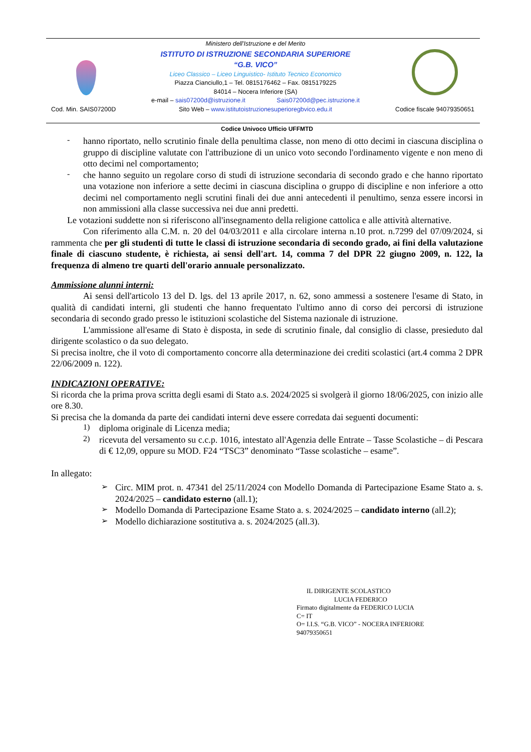Cod. Min. SAIS07200D
Ministero dell'Istruzione e del Merito
ISTITUTO DI ISTRUZIONE SECONDARIA SUPERIORE
“G.B. VICO”
Liceo Classico – Liceo Linguistico- Istituto Tecnico Economico
Piazza Cianciullo,1 – Tel. 0815176462 – Fax. 0815179225
84014 – Nocera Inferiore (SA)
e-mail – sais07200d@istruzione.it Sais07200d@pec.istruzione.it
Sito Web – www.istitutoistruzionesuperioregbvico.edu.it
Codice fiscale 94079350651
Codice Univoco Ufficio UFFMTD
-
hanno riportato, nello scrutinio finale della penultima classe, non meno di otto decimi in ciascuna disciplina o gruppo di discipline valutate con l'attribuzione di un unico voto secondo l'ordinamento vigente e non meno di otto decimi nel comportamento;
-
che hanno seguito un regolare corso di studi di istruzione secondaria di secondo grado e che hanno riportato una votazione non inferiore a sette decimi in ciascuna disciplina o gruppo di discipline e non inferiore a otto decimi nel comportamento negli scrutini finali dei due anni antecedenti il penultimo, senza essere incorsi in non ammissioni alla classe successiva nei due anni predetti.
Le votazioni suddette non si riferiscono all'insegnamento della religione cattolica e alle attività alternative.
Con riferimento alla C.M. n. 20 del 04/03/2011 e alla circolare interna n.10 prot. n.7299 del 07/09/2024, si rammenta che per gli studenti di tutte le classi di istruzione secondaria di secondo grado, ai fini della valutazione finale di ciascuno studente, è richiesta, ai sensi dell'art. 14, comma 7 del DPR 22 giugno 2009, n. 122, la frequenza di almeno tre quarti dell'orario annuale personalizzato.
Ammissione alunni interni:
Ai sensi dell'articolo 13 del D. lgs. del 13 aprile 2017, n. 62, sono ammessi a sostenere l'esame di Stato, in qualità di candidati interni, gli studenti che hanno frequentato l'ultimo anno di corso dei percorsi di istruzione secondaria di secondo grado presso le istituzioni scolastiche del Sistema nazionale di istruzione.
L'ammissione all'esame di Stato è disposta, in sede di scrutinio finale, dal consiglio di classe, presieduto dal dirigente scolastico o da suo delegato.
Si precisa inoltre, che il voto di comportamento concorre alla determinazione dei crediti scolastici (art.4 comma 2 DPR 22/06/2009 n. 122).
INDICAZIONI OPERATIVE:
Si ricorda che la prima prova scritta degli esami di Stato a.s. 2024/2025 si svolgerà il giorno 18/06/2025, con inizio alle ore 8.30.
Si precisa che la domanda da parte dei candidati interni deve essere corredata dai seguenti documenti:
1)
diploma originale di Licenza media;
2)
ricevuta del versamento su c.c.p. 1016, intestato all'Agenzia delle Entrate – Tasse Scolastiche – di Pescara di € 12,09, oppure su MOD. F24 “TSC3” denominato “Tasse scolastiche – esame”.
In allegato:
➢
Circ. MIM prot. n. 47341 del 25/11/2024 con Modello Domanda di Partecipazione Esame Stato a. s. 2024/2025 – candidato esterno (all.1);
➢
Modello Domanda di Partecipazione Esame Stato a. s. 2024/2025 – candidato interno (all.2);
➢
Modello dichiarazione sostitutiva a. s. 2024/2025 (all.3).
IL DIRIGENTE SCOLASTICO
LUCIA FEDERICO
Firmato digitalmente da FEDERICO LUCIA
C= IT
O= I.I.S. “G.B. VICO” - NOCERA INFERIORE
94079350651